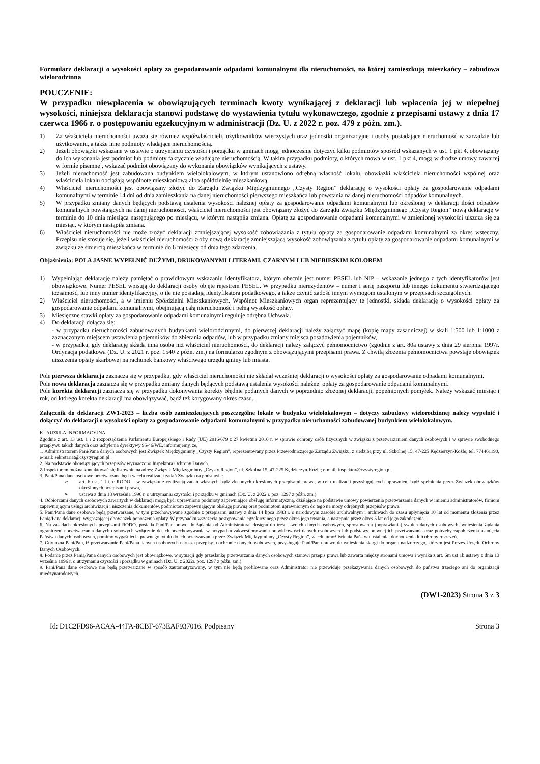Formularz deklaracji o wysokości opłaty za gospodarowanie odpadami komunalnymi dla nieruchomości, na której zamieszkują mieszkańcy – zabudowa wielorodzinna
POUCZENIE:
W przypadku niewpłacenia w obowiązujących terminach kwoty wynikającej z deklaracji lub wpłacenia jej w niepełnej wysokości, niniejsza deklaracja stanowi podstawę do wystawienia tytułu wykonawczego, zgodnie z przepisami ustawy z dnia 17 czerwca 1966 r. o postępowaniu egzekucyjnym w administracji (Dz. U. z 2022 r. poz. 479 z późn. zm.).
1) Za właściciela nieruchomości uważa się również współwłaścicieli, użytkowników wieczystych oraz jednostki organizacyjne i osoby posiadające nieruchomość w zarządzie lub użytkowaniu, a także inne podmioty władające nieruchomością.
2) Jeżeli obowiązki wskazane w ustawie o utrzymaniu czystości i porządku w gminach mogą jednocześnie dotyczyć kilku podmiotów spośród wskazanych w ust. 1 pkt 4, obowiązany do ich wykonania jest podmiot lub podmioty faktycznie władające nieruchomością. W takim przypadku podmioty, o których mowa w ust. 1 pkt 4, mogą w drodze umowy zawartej w formie pisemnej, wskazać podmiot obowiązany do wykonania obowiązków wynikających z ustawy.
3) Jeżeli nieruchomość jest zabudowana budynkiem wielolokalowym, w którym ustanowiono odrębną własność lokalu, obowiązki właściciela nieruchomości wspólnej oraz właściciela lokalu obciążają wspólnotę mieszkaniową albo spółdzielnię mieszkaniową.
4) Właściciel nieruchomości jest obowiązany złożyć do Zarządu Związku Międzygminnego „Czysty Region” deklarację o wysokości opłaty za gospodarowanie odpadami komunalnymi w terminie 14 dni od dnia zamieszkania na danej nieruchomości pierwszego mieszkańca lub powstania na danej nieruchomości odpadów komunalnych.
5) W przypadku zmiany danych będących podstawą ustalenia wysokości należnej opłaty za gospodarowanie odpadami komunalnymi lub określonej w deklaracji ilości odpadów komunalnych powstających na danej nieruchomości, właściciel nieruchomości jest obowiązany złożyć do Zarządu Związku Międzygminnego „Czysty Region” nową deklarację w terminie do 10 dnia miesiąca następującego po miesiącu, w którym nastąpiła zmiana. Opłatę za gospodarowanie odpadami komunalnymi w zmienionej wysokości uiszcza się za miesiąc, w którym nastąpiła zmiana.
6) Właściciel nieruchomości nie może złożyć deklaracji zmniejszającej wysokość zobowiązania z tytułu opłaty za gospodarowanie odpadami komunalnymi za okres wsteczny. Przepisu nie stosuje się, jeżeli właściciel nieruchomości złoży nową deklarację zmniejszającą wysokość zobowiązania z tytułu opłaty za gospodarowanie odpadami komunalnymi w związku ze śmiercią mieszkańca w terminie do 6 miesięcy od dnia tego zdarzenia.
Objaśnienia: POLA JASNE WYPEŁNIĆ DUŻYMI, DRUKOWANYMI LITERAMI, CZARNYM LUB NIEBIESKIM KOLOREM
1) Wypełniając deklarację należy pamiętać o prawidłowym wskazaniu identyfikatora, którym obecnie jest numer PESEL lub NIP – wskazanie jednego z tych identyfikatorów jest obowiązkowe. Numer PESEL wpisują do deklaracji osoby objęte rejestrem PESEL. W przypadku nierezydentów – numer i serię paszportu lub innego dokumentu stwierdzającego tożsamość, lub inny numer identyfikacyjny, o ile nie posiadają identyfikatora podatkowego, a także czynić zadość innym wymogom ustalonym w przepisach szczególnych.
2) Właściciel nieruchomości, a w imieniu Spółdzielni Mieszkaniowych, Wspólnot Mieszkaniowych organ reprezentujący te jednostki, składa deklarację o wysokości opłaty za gospodarowanie odpadami komunalnymi, obejmującą całą nieruchomość i pełną wysokość opłaty.
3) Miesięczne stawki opłaty za gospodarowanie odpadami komunalnymi reguluje odrębna Uchwała.
4) Do deklaracji dołącza się:
- w przypadku nieruchomości zabudowanych budynkami wielorodzinnymi, do pierwszej deklaracji należy załączyć mapę (kopię mapy zasadniczej) w skali 1:500 lub 1:1000 z zaznaczonym miejscem ustawienia pojemników do zbierania odpadów, lub w przypadku zmiany miejsca posadowienia pojemników,
- w przypadku, gdy deklarację składa inna osoba niż właściciel nieruchomości, do deklaracji należy załączyć pełnomocnictwo (zgodnie z art. 80a ustawy z dnia 29 sierpnia 1997r. Ordynacja podatkowa (Dz. U. z 2021 r. poz. 1540 z późn. zm.) na formularzu zgodnym z obowiązującymi przepisami prawa. Z chwilą złożenia pełnomocnictwa powstaje obowiązek uiszczenia opłaty skarbowej na rachunek bankowy właściwego urzędu gminy lub miasta.
Pole pierwsza deklaracja zaznacza się w przypadku, gdy właściciel nieruchomości nie składał wcześniej deklaracji o wysokości opłaty za gospodarowanie odpadami komunalnymi.
Pole nowa deklaracja zaznacza się w przypadku zmiany danych będących podstawą ustalenia wysokości należnej opłaty za gospodarowanie odpadami komunalnymi.
Pole korekta deklaracji zaznacza się w przypadku dokonywania korekty błędnie podanych danych w poprzednio złożonej deklaracji, popełnionych pomyłek. Należy wskazać miesiąc i rok, od którego korekta deklaracji ma obowiązywać, bądź też korygowany okres czasu.
Załącznik do deklaracji ZW1-2023 – liczba osób zamieszkujących poszczególne lokale w budynku wielolokalowym – dotyczy zabudowy wielorodzinnej należy wypełnić i dołączyć do deklaracji o wysokości opłaty za gospodarowanie odpadami komunalnymi w przypadku nieruchomości zabudowanej budynkiem wielolokalowym.
KLAUZULA INFORMACYJNA
Zgodnie z art. 13 ust. 1 i 2 rozporządzenia Parlamentu Europejskiego i Rady (UE) 2016/679 z 27 kwietnia 2016 r. w sprawie ochrony osób fizycznych w związku z przetwarzaniem danych osobowych i w sprawie swobodnego przepływu takich danych oraz uchylenia dyrektywy 95/46/WE, informujemy, że,
1. Administratorem Pani/Pana danych osobowych jest Związek Międzygminny „Czysty Region”, reprezentowany przez Przewodniczącego Zarządu Związku, z siedzibą przy ul. Szkolnej 15, 47-225 Kędzierzyn-Koźle; tel. 774461190, e-mail: sekretariat@czystyregion.pl.
2. Na podstawie obowiązujących przepisów wyznaczono Inspektora Ochrony Danych.
Z Inspektorem można kontaktować się listownie na adres: Związek Międzygminny „Czysty Region”, ul. Szkolna 15, 47-225 Kędzierzyn-Koźle; e-mail: inspektor@czystyregion.pl.
3. Pani/Pana dane osobowe przetwarzane będą w celu realizacji zadań Związku na podstawie:
➢ art. 6 ust. 1 lit. c RODO – w zawiązku z realizacją zadań własnych bądź zleconych określonych przepisami prawa, w celu realizacji przysługujących uprawnień, bądź spełnienia przez Związek obowiązków określonych przepisami prawa,
➢ ustawa z dnia 13 września 1996 r. o utrzymaniu czystości i porządku w gminach (Dz. U. z 2022 r. poz. 1297 z późn. zm.).
4. Odbiorcami danych osobowych zawartych w deklaracji mogą być: uprawnione podmioty zapewniające obsługę informatyczną, działające na podstawie umowy powierzenia przetwarzania danych w imieniu administratorów, firmom zapewniającym usługi archiwizacji i niszczenia dokumentów, podmiotom zapewniającym obsługę prawną oraz podmiotom uprawnionym do tego na mocy odrębnych przepisów prawa.
5. Pani/Pana dane osobowe będą przetwarzane, w tym przechowywane zgodnie z przepisami ustawy z dnia 14 lipca 1983 r. o narodowym zasobie archiwalnym i archiwach do czasu upłynięcia 10 lat od momentu złożenia przez Panią/Pana deklaracji wygaszającej obowiązek ponoszenia opłaty. W przypadku wszczęcia postępowania egzekucyjnego przez okres jego trwania, a następnie przez okres 5 lat od jego zakończenia.
6. Na zasadach określonych przepisami RODO, posiada Pani/Pan prawo do żądania od Administratora: dostępu do treści swoich danych osobowych, sprostowania (poprawiania) swoich danych osobowych, wniesienia żądania ograniczenia przetwarzania danych osobowych wyłącznie do ich przechowywania w przypadku zakwestionowania prawidłowości danych osobowych lub podstawy prawnej ich przetwarzania oraz potrzeby zapobieżenia usunięcia Państwa danych osobowych, pomimo wygaśnięcia prawnego tytułu do ich przetwarzania przez Związek Międzygminny „Czysty Region”, w celu umożliwienia Państwu ustalenia, dochodzenia lub obrony roszczeń.
7. Gdy uzna Pani/Pan, iż przetwarzanie Pani/Pana danych osobowych narusza przepisy o ochronie danych osobowych, przysługuje Pani/Panu prawo do wniesienia skargi do organu nadzorczego, którym jest Prezes Urzędu Ochrony Danych Osobowych.
8. Podanie przez Panią/Pana danych osobowych jest obowiązkowe, w sytuacji gdy przesłankę przetwarzania danych osobowych stanowi przepis prawa lub zawarta między stronami umowa i wynika z art. 6m ust 1b ustawy z dnia 13 września 1996 r. o utrzymaniu czystości i porządku w gminach (Dz. U. z 2022r. poz. 1297 z późn. zm.).
9. Pani/Pana dane osobowe nie będą przetwarzane w sposób zautomatyzowany, w tym nie będą profilowane oraz Administrator nie przewiduje przekazywania danych osobowych do państwa trzeciego ani do organizacji międzynarodowych.
(DW1-2023) Strona 3 z 3
Id: D1C2FD96-ACAA-44FA-8CBF-673EAF937016. Podpisany Strona 3